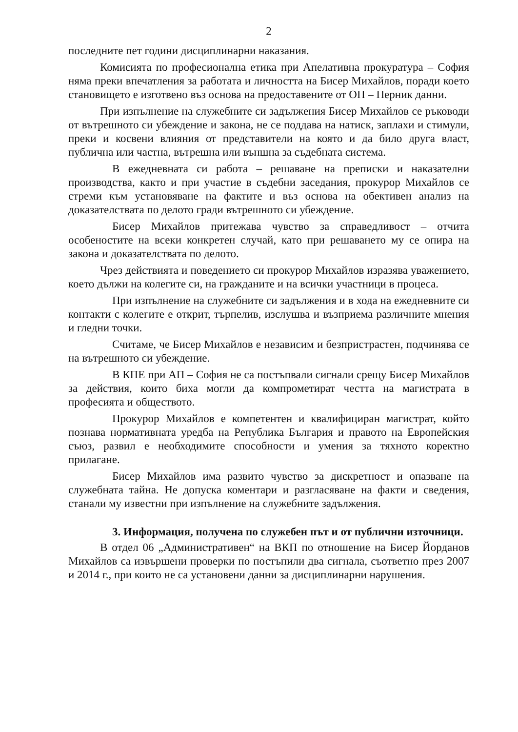2
последните пет години дисциплинарни наказания.
Комисията по професионална етика при Апелативна прокуратура – София няма преки впечатления за работата и личността на Бисер Михайлов, поради което становището е изготвено въз основа на предоставените от ОП – Перник данни.
При изпълнение на служебните си задължения Бисер Михайлов се ръководи от вътрешното си убеждение и закона, не се поддава на натиск, заплахи и стимули, преки и косвени влияния от представители на която и да било друга власт, публична или частна, вътрешна или външна за съдебната система.
В ежедневната си работа – решаване на преписки и наказателни производства, както и при участие в съдебни заседания, прокурор Михайлов се стреми към установяване на фактите и въз основа на обективен анализ на доказателствата по делото гради вътрешното си убеждение.
Бисер Михайлов притежава чувство за справедливост – отчита особеностите на всеки конкретен случай, като при решаването му се опира на закона и доказателствата по делото.
Чрез действията и поведението си прокурор Михайлов изразява уважението, което дължи на колегите си, на гражданите и на всички участници в процеса.
При изпълнение на служебните си задължения и в хода на ежедневните си контакти с колегите е открит, търпелив, изслушва и възприема различните мнения и гледни точки.
Считаме, че Бисер Михайлов е независим и безпристрастен, подчинява се на вътрешното си убеждение.
В КПЕ при АП – София не са постъпвали сигнали срещу Бисер Михайлов за действия, които биха могли да компрометират честта на магистрата в професията и обществото.
Прокурор Михайлов е компетентен и квалифициран магистрат, който познава нормативната уредба на Република България и правото на Европейския съюз, развил е необходимите способности и умения за тяхното коректно прилагане.
Бисер Михайлов има развито чувство за дискретност и опазване на служебната тайна. Не допуска коментари и разгласяване на факти и сведения, станали му известни при изпълнение на служебните задължения.
3. Информация, получена по служебен път и от публични източници.
В отдел 06 „Административен“ на ВКП по отношение на Бисер Йорданов Михайлов са извършени проверки по постъпили два сигнала, съответно през 2007 и 2014 г., при които не са установени данни за дисциплинарни нарушения.